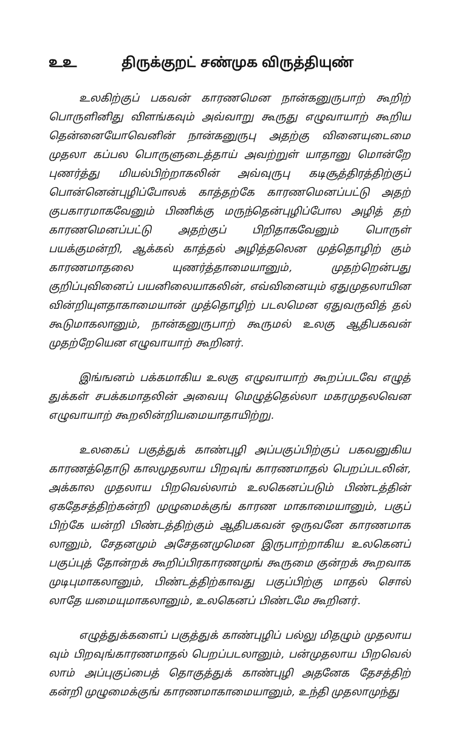உஉ திருக்குறட் சண்முக விருத்தியுண்
உலகிற்குப் பகவன் காரணமென நான்கனுருபாற் கூறிற் பொருளினிது விளங்கவும் அவ்வாறு கூருது எழுவாயாற் கூறிய தென்னையோவெனின் நான்கனுருபு அதற்கு வினையுடைமை முதலா கப்பல பொருளுடைத்தாய் அவற்றுள் யாதானு மொன்றே புணர்த்து மியல்பிற்றாகலின் அவ்வுருபு கடிசூத்திரத்திற்குப் பொன்னென்புழிப்போலக் காத்தற்கே காரணமெனப்பட்டு அதற் குபகாரமாகவேனும் பிணிக்கு மருந்தென்புழிப்போல அழித் தற் காரணமெனப்பட்டு அதற்குப் பிறிதாகவேனும் பொருள் பயக்குமன்றி, ஆக்கல் காத்தல் அழித்தலென முத்தொழிற் கும் காரணமாதலை யுணர்த்தாமையானும், முதற்றென்பது குறிப்புவினைப் பயனிலையாகலின், எவ்வினையும் ஏதுமுதலாயின வின்றியுளதாகாமையான் முத்தொழிற் படலமென ஏதுவருவித் தல் கூடுமாகலானும், நான்கனுருபாற் கூருமல் உலகு ஆதிபகவன் முதற்றேயென எழுவாயாற் கூறினர்.
இங்ஙனம் பக்கமாகிய உலகு எழுவாயாற் கூறப்படவே எழுத் துக்கள் சபக்கமாதலின் அவையு மெழுத்தெல்லா மகரமுதலவென எழுவாயாற் கூறலின்றியமையாதாயிற்று.
உலகைப் பகுத்துக் காண்புழி அப்பகுப்பிற்குப் பகவனுகிய காரணத்தொடு காலமுதலாய பிறவுங் காரணமாதல் பெறப்படலின், அக்கால முதலாய பிறவெல்லாம் உலகெனப்படும் பிண்டத்தின் ஏகதேசத்திற்கன்றி முழுமைக்குங் காரண மாகாமையானும், பகுப் பிற்கே யன்றி பிண்டத்திற்கும் ஆதிபகவன் ஒருவனே காரணமாக லானும், சேதனமும் அசேதனமுமென இருபாற்றாகிய உலகெனப் பகுப்புத் தோன்றக் கூறிப்பிரகாரணமுங் கூருமை குன்றக் கூறவாக முடிபுமாகலானும், பிண்டத்திற்காவது பகுப்பிற்கு மாதல் சொல் லாதே யமையுமாகலானும், உலகெனப் பிண்டமே கூறினர்.
எழுத்துக்களைப் பகுத்துக் காண்புழிப் பல்லு மிதழும் முதலாய வும் பிறவுங்காரணமாதல் பெறப்படலானும், பன்முதலாய பிறவெல் லாம் அப்புகுப்பைத் தொகுத்துக் காண்புழி அதனேக தேசத்திற் கன்றி முழுமைக்குங் காரணமாகாமையானும், உந்தி முதலாமுந்து